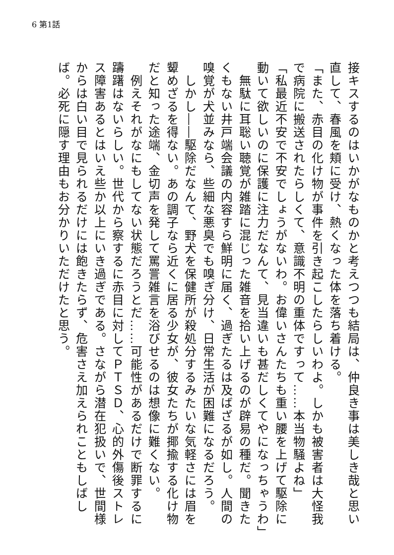6 第1話
接キスするのはいかがなものかと考えつつも結局は、仲良き事は美しき哉と思い直して、春風を頬に受け、熱くなった体を落ち着ける。
「また、赤目の化け物が事件を引き起こしたらしいわよ。しかも被害者は大怪我で病院に搬送されたらしくて、意識不明の重体ですって……本当物騒よね」
「私最近不安で不安でしょうがないわ。お偉いさんたちも重い腰を上げて駆除に動いて欲しいのに保護に注力だなんて、見当違いも甚だしくてやになっちゃうわ」
　無駄に耳聡い聴覚が雑踏に混じった雑音を拾い上げるのが辟易の種だ。聞きたくもない井戸端会議の内容すら鮮明に届く、過ぎたるは及ばざるが如し。人間の嗅覚が犬並みなら、些細な悪臭でも嗅ぎ分け、日常生活が困難になるだろう。
　しかし――駆除だなんて、野犬を保健所が殺処分するみたいな気軽さには眉を顰めざるを得ない。あの調子なら近くに居る少女が、彼女たちが揶揄する化け物だと知った途端、金切声を発して罵詈雑言を浴びせるのは想像に難くない。
　例えそれがなにもしてない状態だろうとだ……可能性があるだけで断罪するに躊躇はないらしい。世代から察するに赤目に対してＰＴＳＤ、心的外傷後ストレス障害あるとはいえ些か以上にいき過ぎである。さながら潜在犯扱いで、世間様からは白い目で見られるだけには飽きたらず、危害さえ加えられこともしばしば。必死に隠す理由もお分かりいただけたと思う。